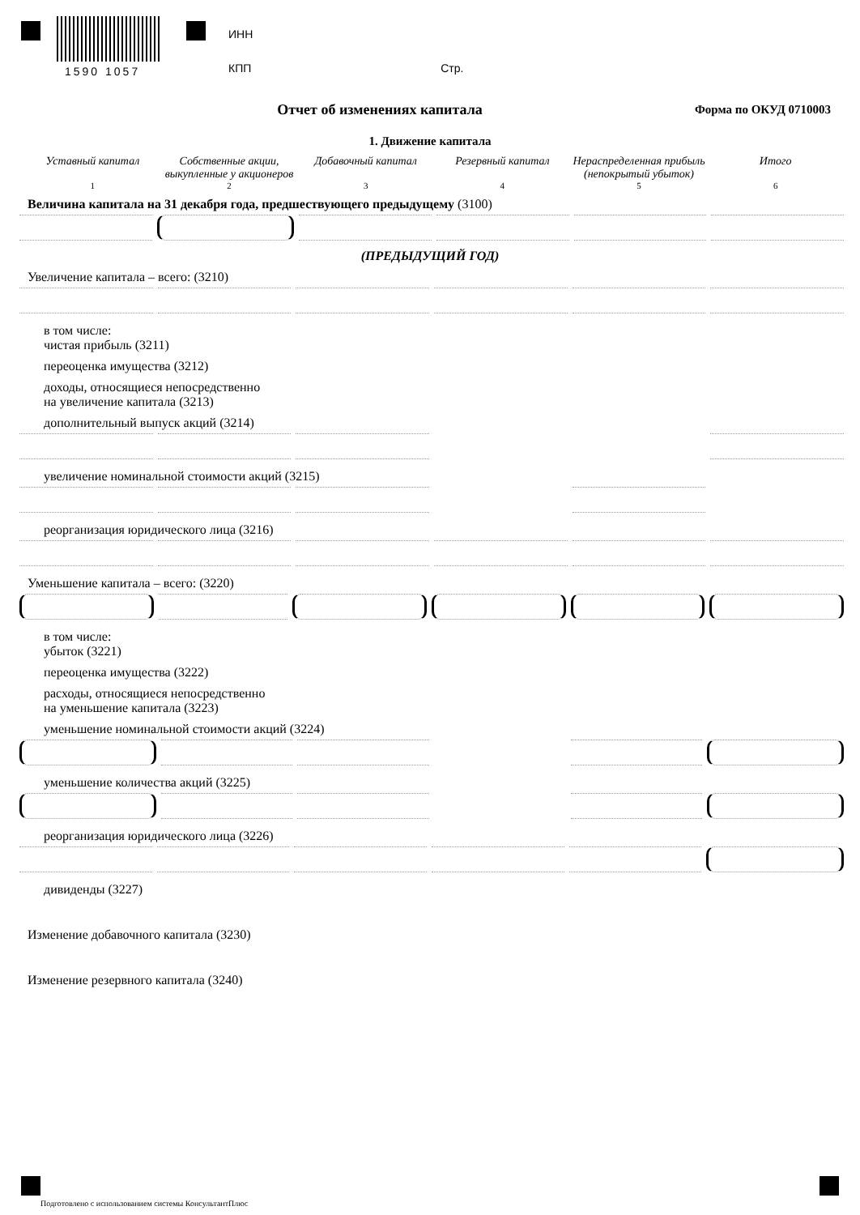1590 1057
ИНН
КПП Стр.
Отчет об изменениях капитала
Форма по ОКУД 0710003
1. Движение капитала
Уставный капитал Собственные акции, выкупленные у акционеров
Добавочный капитал Резервный капитал Нераспределенная прибыль (непокрытый убыток)
Итого
1 2 3 4 5 6
Величина капитала на 31 декабря года, предшествующего предыдущему (3100)
(ПРЕДЫДУЩИЙ ГОД)
Увеличение капитала – всего: (3210)
в том числе:
чистая прибыль (3211)
переоценка имущества (3212)
доходы, относящиеся непосредственно
на увеличение капитала (3213)
дополнительный выпуск акций (3214)
увеличение номинальной стоимости акций (3215)
реорганизация юридического лица (3216)
Уменьшение капитала – всего: (3220)
в том числе:
убыток (3221)
переоценка имущества (3222)
расходы, относящиеся непосредственно
на уменьшение капитала (3223)
уменьшение номинальной стоимости акций (3224)
уменьшение количества акций (3225)
реорганизация юридического лица (3226)
дивиденды (3227)
Изменение добавочного капитала (3230)
Изменение резервного капитала (3240)
Подготовлено с использованием системы КонсультантПлюс